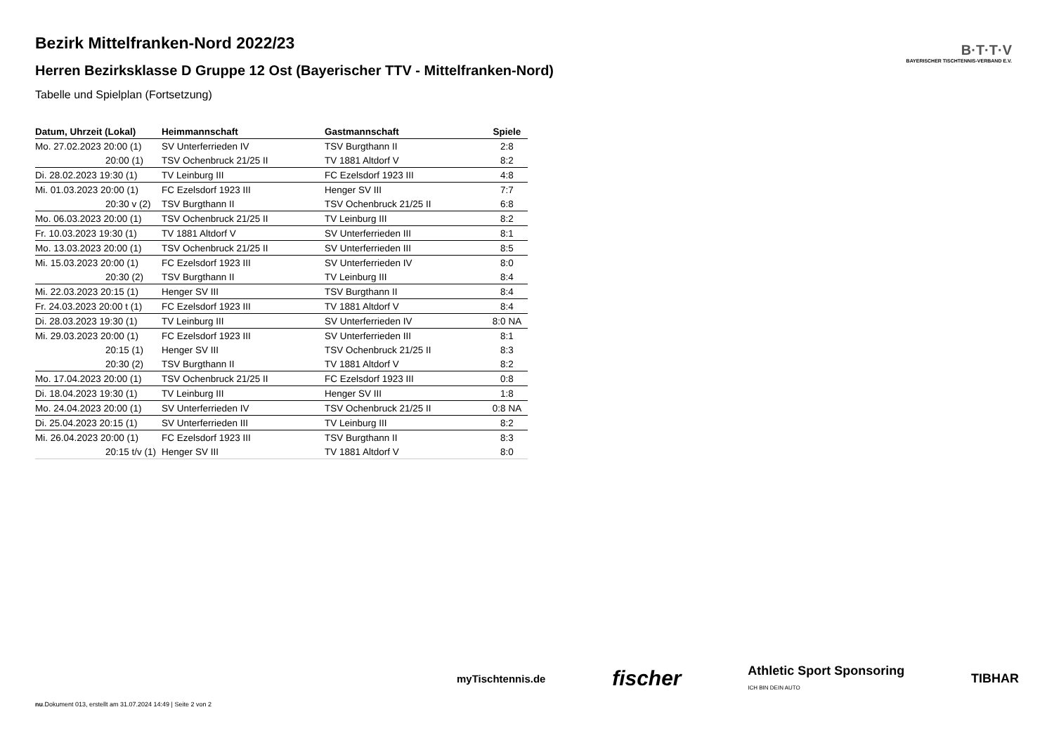B·T·T·V
BAYERISCHER TISCHTENNIS-VERBAND E.V.
Bezirk Mittelfranken-Nord 2022/23
Herren Bezirksklasse D Gruppe 12 Ost (Bayerischer TTV - Mittelfranken-Nord)
Tabelle und Spielplan (Fortsetzung)
| Datum, Uhrzeit (Lokal) | Heimmannschaft | Gastmannschaft | Spiele |
| --- | --- | --- | --- |
| Mo. 27.02.2023 20:00 (1) | SV Unterferrieden IV | TSV Burgthann II | 2:8 |
| 20:00 (1) | TSV Ochenbruck 21/25 II | TV 1881 Altdorf V | 8:2 |
| Di. 28.02.2023 19:30 (1) | TV Leinburg III | FC Ezelsdorf 1923 III | 4:8 |
| Mi. 01.03.2023 20:00 (1) | FC Ezelsdorf 1923 III | Henger SV III | 7:7 |
| 20:30 v (2) | TSV Burgthann II | TSV Ochenbruck 21/25 II | 6:8 |
| Mo. 06.03.2023 20:00 (1) | TSV Ochenbruck 21/25 II | TV Leinburg III | 8:2 |
| Fr. 10.03.2023 19:30 (1) | TV 1881 Altdorf V | SV Unterferrieden III | 8:1 |
| Mo. 13.03.2023 20:00 (1) | TSV Ochenbruck 21/25 II | SV Unterferrieden III | 8:5 |
| Mi. 15.03.2023 20:00 (1) | FC Ezelsdorf 1923 III | SV Unterferrieden IV | 8:0 |
| 20:30 (2) | TSV Burgthann II | TV Leinburg III | 8:4 |
| Mi. 22.03.2023 20:15 (1) | Henger SV III | TSV Burgthann II | 8:4 |
| Fr. 24.03.2023 20:00 t (1) | FC Ezelsdorf 1923 III | TV 1881 Altdorf V | 8:4 |
| Di. 28.03.2023 19:30 (1) | TV Leinburg III | SV Unterferrieden IV | 8:0 NA |
| Mi. 29.03.2023 20:00 (1) | FC Ezelsdorf 1923 III | SV Unterferrieden III | 8:1 |
| 20:15 (1) | Henger SV III | TSV Ochenbruck 21/25 II | 8:3 |
| 20:30 (2) | TSV Burgthann II | TV 1881 Altdorf V | 8:2 |
| Mo. 17.04.2023 20:00 (1) | TSV Ochenbruck 21/25 II | FC Ezelsdorf 1923 III | 0:8 |
| Di. 18.04.2023 19:30 (1) | TV Leinburg III | Henger SV III | 1:8 |
| Mo. 24.04.2023 20:00 (1) | SV Unterferrieden IV | TSV Ochenbruck 21/25 II | 0:8 NA |
| Di. 25.04.2023 20:15 (1) | SV Unterferrieden III | TV Leinburg III | 8:2 |
| Mi. 26.04.2023 20:00 (1) | FC Ezelsdorf 1923 III | TSV Burgthann II | 8:3 |
| 20:15 t/v (1) | Henger SV III | TV 1881 Altdorf V | 8:0 |
myTischtennis.de fischer Athletic Sport Sponsoring
ICH BIN DEIN AUTO TIBHAR
nu.Dokument 013, erstellt am 31.07.2024 14:49 | Seite 2 von 2